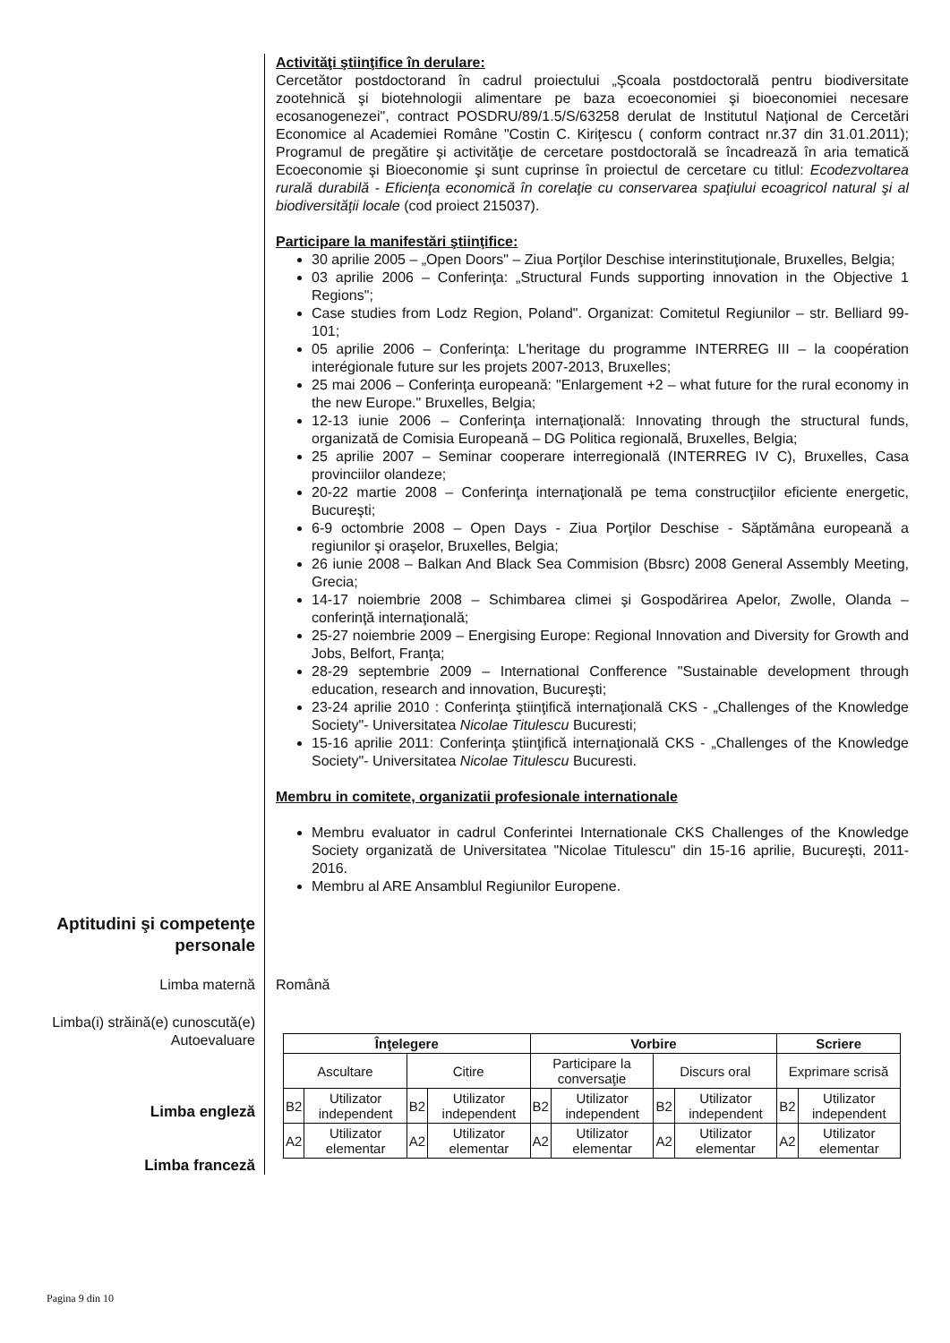Activităţi ştiinţifice în derulare:
Cercetător postdoctorand în cadrul proiectului „Şcoala postdoctorală pentru biodiversitate zootehnică şi biotehnologii alimentare pe baza ecoeconomiei şi bioeconomiei necesare ecosanogenezei", contract POSDRU/89/1.5/S/63258 derulat de Institutul Naţional de Cercetări Economice al Academiei Române "Costin C. Kiriţescu ( conform contract nr.37 din 31.01.2011); Programul de pregătire şi activităţie de cercetare postdoctorală se încadrează în aria tematică Ecoeconomie şi Bioeconomie şi sunt cuprinse în proiectul de cercetare cu titlul: Ecodezvoltarea rurală durabilă - Eficienţa economică în corelaţie cu conservarea spaţiului ecoagricol natural şi al biodiversităţii locale (cod proiect 215037).
Participare la manifestări ştiinţifice:
30 aprilie 2005 – „Open Doors" – Ziua Porţilor Deschise interinstituţionale, Bruxelles, Belgia;
03 aprilie 2006 – Conferinţa: „Structural Funds supporting innovation in the Objective 1 Regions";
Case studies from Lodz Region, Poland". Organizat: Comitetul Regiunilor – str. Belliard 99-101;
05 aprilie 2006 – Conferinţa: L'heritage du programme INTERREG III – la coopération interégionale future sur les projets 2007-2013, Bruxelles;
25 mai 2006 – Conferinţa europeană: "Enlargement +2 – what future for the rural economy in the new Europe." Bruxelles, Belgia;
12-13 iunie 2006 – Conferinţa internaţională: Innovating through the structural funds, organizată de Comisia Europeană – DG Politica regională, Bruxelles, Belgia;
25 aprilie 2007 – Seminar cooperare interregională (INTERREG IV C), Bruxelles, Casa provinciilor olandeze;
20-22 martie 2008 – Conferinţa internaţională pe tema construcţiilor eficiente energetic, Bucureşti;
6-9 octombrie 2008 – Open Days - Ziua Porţilor Deschise - Săptămâna europeană a regiunilor şi oraşelor, Bruxelles, Belgia;
26 iunie 2008 – Balkan And Black Sea Commision (Bbsrc) 2008 General Assembly Meeting, Grecia;
14-17 noiembrie 2008 – Schimbarea climei şi Gospodărirea Apelor, Zwolle, Olanda – conferinţă internaţională;
25-27 noiembrie 2009 – Energising Europe: Regional Innovation and Diversity for Growth and Jobs, Belfort, Franţa;
28-29 septembrie 2009 – International Confference "Sustainable development through education, research and innovation, Bucureşti;
23-24 aprilie 2010 : Conferinţa ştiinţifică internaţională CKS - „Challenges of the Knowledge Society"- Universitatea Nicolae Titulescu Bucuresti;
15-16 aprilie 2011: Conferinţa ştiinţifică internaţională CKS - „Challenges of the Knowledge Society"- Universitatea Nicolae Titulescu Bucuresti.
Membru in comitete, organizatii profesionale internationale
Membru evaluator in cadrul Conferintei Internationale CKS Challenges of the Knowledge Society organizată de Universitatea "Nicolae Titulescu" din 15-16 aprilie, Bucureşti, 2011-2016.
Membru al ARE Ansamblul Regiunilor Europene.
Aptitudini şi competenţe personale
Limba maternă
Română
Limba(i) străină(e) cunoscută(e)
Autoevaluare
Limba engleză
Limba franceză
| Înţelegere | | | | Vorbire | | | | Scriere | |
| --- | --- | --- | --- | --- | --- | --- | --- | --- | --- |
| Ascultare | | Citire | | Participare la conversaţie | | Discurs oral | | Exprimare scrisă | |
| B2 | Utilizator independent | B2 | Utilizator independent | B2 | Utilizator independent | B2 | Utilizator independent | B2 | Utilizator independent |
| A2 | Utilizator elementar | A2 | Utilizator elementar | A2 | Utilizator elementar | A2 | Utilizator elementar | A2 | Utilizator elementar |
Pagina 9 din 10